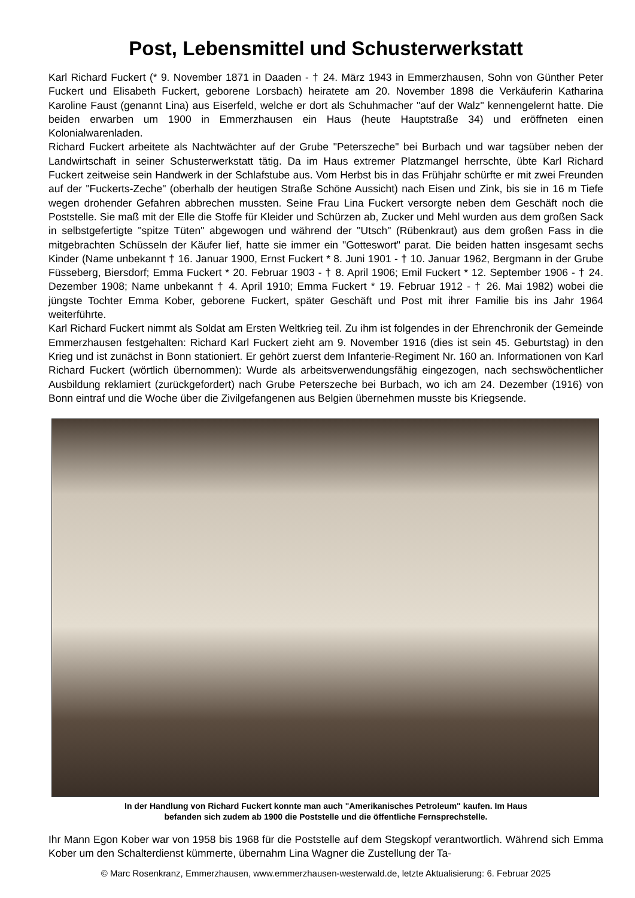Post, Lebensmittel und Schusterwerkstatt
Karl Richard Fuckert (* 9. November 1871 in Daaden - † 24. März 1943 in Emmerzhausen, Sohn von Günther Peter Fuckert und Elisabeth Fuckert, geborene Lorsbach) heiratete am 20. November 1898 die Verkäuferin Katharina Karoline Faust (genannt Lina) aus Eiserfeld, welche er dort als Schuhmacher "auf der Walz" kennengelernt hatte. Die beiden erwarben um 1900 in Emmerzhausen ein Haus (heute Hauptstraße 34) und eröffneten einen Kolonialwarenladen.
Richard Fuckert arbeitete als Nachtwächter auf der Grube "Peterszeche" bei Burbach und war tagsüber neben der Landwirtschaft in seiner Schusterwerkstatt tätig. Da im Haus extremer Platzmangel herrschte, übte Karl Richard Fuckert zeitweise sein Handwerk in der Schlafstube aus. Vom Herbst bis in das Frühjahr schürfte er mit zwei Freunden auf der "Fuckerts-Zeche" (oberhalb der heutigen Straße Schöne Aussicht) nach Eisen und Zink, bis sie in 16 m Tiefe wegen drohender Gefahren abbrechen mussten. Seine Frau Lina Fuckert versorgte neben dem Geschäft noch die Poststelle. Sie maß mit der Elle die Stoffe für Kleider und Schürzen ab, Zucker und Mehl wurden aus dem großen Sack in selbstgefertigte "spitze Tüten" abgewogen und während der "Utsch" (Rübenkraut) aus dem großen Fass in die mitgebrachten Schüsseln der Käufer lief, hatte sie immer ein "Gotteswort" parat. Die beiden hatten insgesamt sechs Kinder (Name unbekannt † 16. Januar 1900, Ernst Fuckert * 8. Juni 1901 - † 10. Januar 1962, Bergmann in der Grube Füsseberg, Biersdorf; Emma Fuckert * 20. Februar 1903 - † 8. April 1906; Emil Fuckert * 12. September 1906 - † 24. Dezember 1908; Name unbekannt † 4. April 1910; Emma Fuckert * 19. Februar 1912 - † 26. Mai 1982) wobei die jüngste Tochter Emma Kober, geborene Fuckert, später Geschäft und Post mit ihrer Familie bis ins Jahr 1964 weiterführte.
Karl Richard Fuckert nimmt als Soldat am Ersten Weltkrieg teil. Zu ihm ist folgendes in der Ehrenchronik der Gemeinde Emmerzhausen festgehalten: Richard Karl Fuckert zieht am 9. November 1916 (dies ist sein 45. Geburtstag) in den Krieg und ist zunächst in Bonn stationiert. Er gehört zuerst dem Infanterie-Regiment Nr. 160 an. Informationen von Karl Richard Fuckert (wörtlich übernommen): Wurde als arbeitsverwendungsfähig eingezogen, nach sechswöchentlicher Ausbildung reklamiert (zurückgefordert) nach Grube Peterszeche bei Burbach, wo ich am 24. Dezember (1916) von Bonn eintraf und die Woche über die Zivilgefangenen aus Belgien übernehmen musste bis Kriegsende.
In der Handlung von Richard Fuckert konnte man auch "Amerikanisches Petroleum" kaufen. Im Haus
befanden sich zudem ab 1900 die Poststelle und die öffentliche Fernsprechstelle.
Ihr Mann Egon Kober war von 1958 bis 1968 für die Poststelle auf dem Stegskopf verantwortlich. Während sich Emma Kober um den Schalterdienst kümmerte, übernahm Lina Wagner die Zustellung der Ta-
© Marc Rosenkranz, Emmerzhausen, www.emmerzhausen-westerwald.de, letzte Aktualisierung: 6. Februar 2025